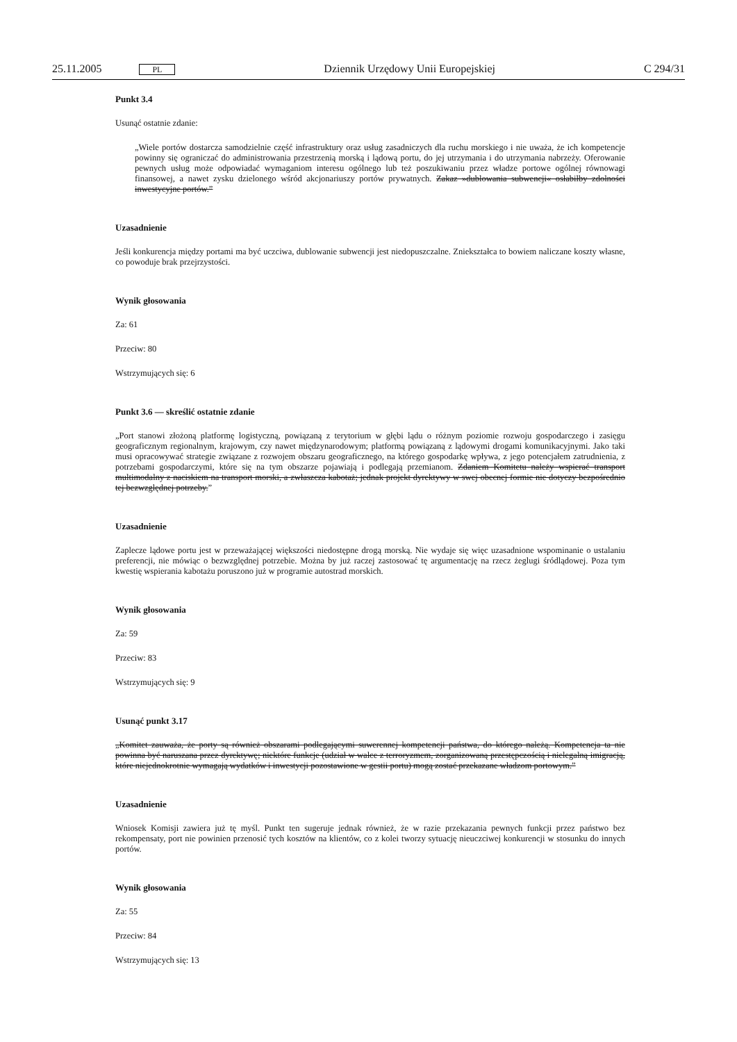25.11.2005 PL Dziennik Urzędowy Unii Europejskiej C 294/31
Punkt 3.4
Usunąć ostatnie zdanie:
„Wiele portów dostarcza samodzielnie część infrastruktury oraz usług zasadniczych dla ruchu morskiego i nie uważa, że ich kompetencje powinny się ograniczać do administrowania przestrzenią morską i lądową portu, do jej utrzymania i do utrzymania nabrzeży. Oferowanie pewnych usług może odpowiadać wymaganiom interesu ogólnego lub też poszukiwaniu przez władze portowe ogólnej równowagi finansowej, a nawet zysku dzielonego wśród akcjonariuszy portów prywatnych. Zakaz »dublowania subwencji« osłabiłby zdolności inwestycyjne portów.”
Uzasadnienie
Jeśli konkurencja między portami ma być uczciwa, dublowanie subwencji jest niedopuszczalne. Zniekształca to bowiem naliczane koszty własne, co powoduje brak przejrzystości.
Wynik głosowania
Za: 61
Przeciw: 80
Wstrzymujących się: 6
Punkt 3.6 — skreślić ostatnie zdanie
„Port stanowi złożoną platformę logistyczną, powiązaną z terytorium w głębi lądu o różnym poziomie rozwoju gospodarczego i zasięgu geograficznym regionalnym, krajowym, czy nawet międzynarodowym; platformą powiązaną z lądowymi drogami komunikacyjnymi. Jako taki musi opracowywać strategie związane z rozwojem obszaru geograficznego, na którego gospodarkę wpływa, z jego potencjałem zatrudnienia, z potrzebami gospodarczymi, które się na tym obszarze pojawiają i podlegają przemianom. Zdaniem Komitetu należy wspierać transport multimodalny z naciskiem na transport morski, a zwłaszcza kabotaż; jednak projekt dyrektywy w swej obecnej formie nie dotyczy bezpośrednio tej bezwzględnej potrzeby.”
Uzasadnienie
Zaplecze lądowe portu jest w przeważającej większości niedostępne drogą morską. Nie wydaje się więc uzasadnione wspominanie o ustalaniu preferencji, nie mówiąc o bezwzględnej potrzebie. Można by już raczej zastosować tę argumentację na rzecz żeglugi śródlądowej. Poza tym kwestię wspierania kabotażu poruszono już w programie autostrad morskich.
Wynik głosowania
Za: 59
Przeciw: 83
Wstrzymujących się: 9
Usunąć punkt 3.17
„Komitet zauważa, że porty są również obszarami podlegającymi suwerennej kompetencji państwa, do którego należą. Kompetencja ta nie powinna być naruszana przez dyrektywę; niektóre funkcje (udział w walce z terroryzmem, zorganizowaną przestępczością i nielegalną imigracją, które niejednokrotnie wymagają wydatków i inwestycji pozostawione w gestii portu) mogą zostać przekazane władzom portowym.”
Uzasadnienie
Wniosek Komisji zawiera już tę myśl. Punkt ten sugeruje jednak również, że w razie przekazania pewnych funkcji przez państwo bez rekompensaty, port nie powinien przenosić tych kosztów na klientów, co z kolei tworzy sytuację nieuczciwej konkurencji w stosunku do innych portów.
Wynik głosowania
Za: 55
Przeciw: 84
Wstrzymujących się: 13